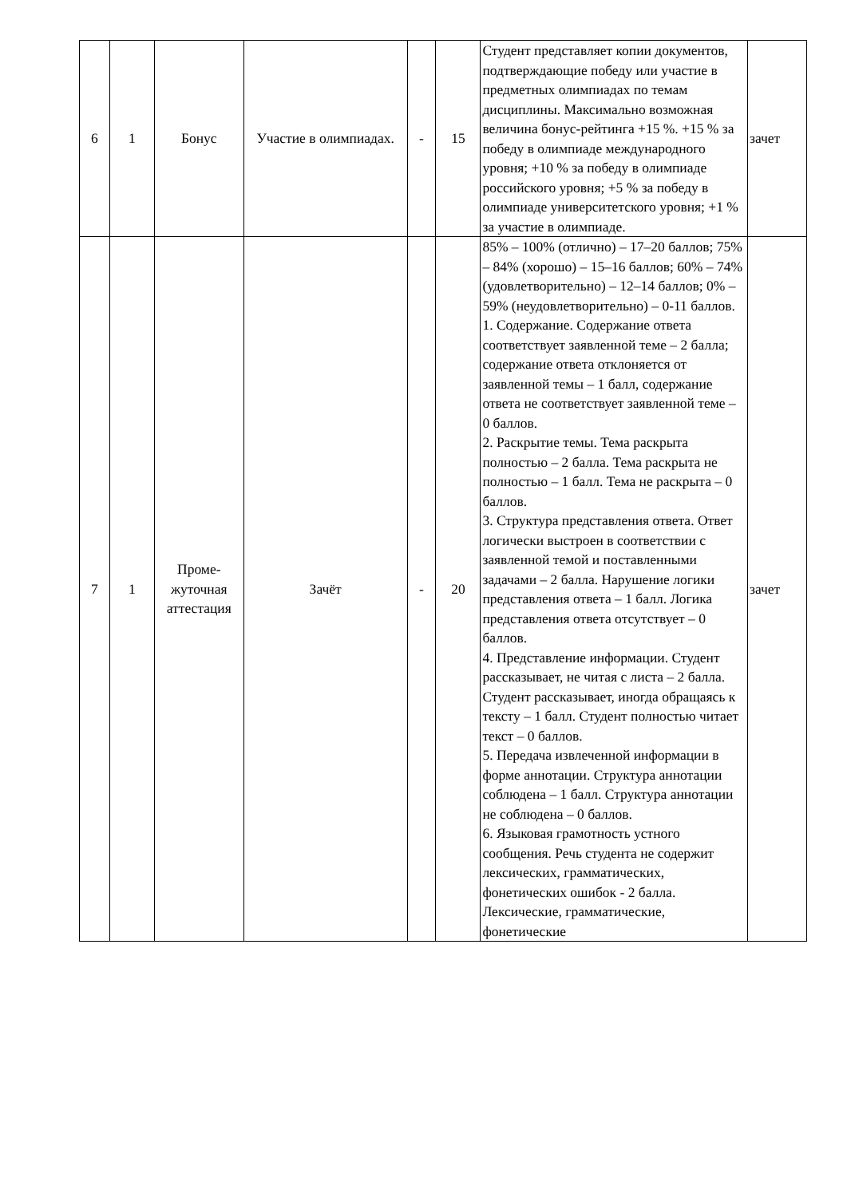| 6 | 1 | Бонус | Участие в олимпиадах. | - | 15 | Студент представляет копии документов, подтверждающие победу или участие в предметных олимпиадах по темам дисциплины. Максимально возможная величина бонус-рейтинга +15 %. +15 % за победу в олимпиаде международного уровня; +10 % за победу в олимпиаде российского уровня; +5 % за победу в олимпиаде университетского уровня; +1 % за участие в олимпиаде. | зачет |
| 7 | 1 | Проме- жуточная аттестация | Зачёт | - | 20 | 85% – 100% (отлично) – 17–20 баллов; 75% – 84% (хорошо) – 15–16 баллов; 60% – 74% (удовлетворительно) – 12–14 баллов; 0% – 59% (неудовлетворительно) – 0-11 баллов. 1. Содержание. Содержание ответа соответствует заявленной теме – 2 балла; содержание ответа отклоняется от заявленной темы – 1 балл, содержание ответа не соответствует заявленной теме – 0 баллов. 2. Раскрытие темы. Тема раскрыта полностью – 2 балла. Тема раскрыта не полностью – 1 балл. Тема не раскрыта – 0 баллов. 3. Структура представления ответа. Ответ логически выстроен в соответствии с заявленной темой и поставленными задачами – 2 балла. Нарушение логики представления ответа – 1 балл. Логика представления ответа отсутствует – 0 баллов. 4. Представление информации. Студент рассказывает, не читая с листа – 2 балла. Студент рассказывает, иногда обращаясь к тексту – 1 балл. Студент полностью читает текст – 0 баллов. 5. Передача извлеченной информации в форме аннотации. Структура аннотации соблюдена – 1 балл. Структура аннотации не соблюдена – 0 баллов. 6. Языковая грамотность устного сообщения. Речь студента не содержит лексических, грамматических, фонетических ошибок - 2 балла. Лексические, грамматические, фонетические | зачет |